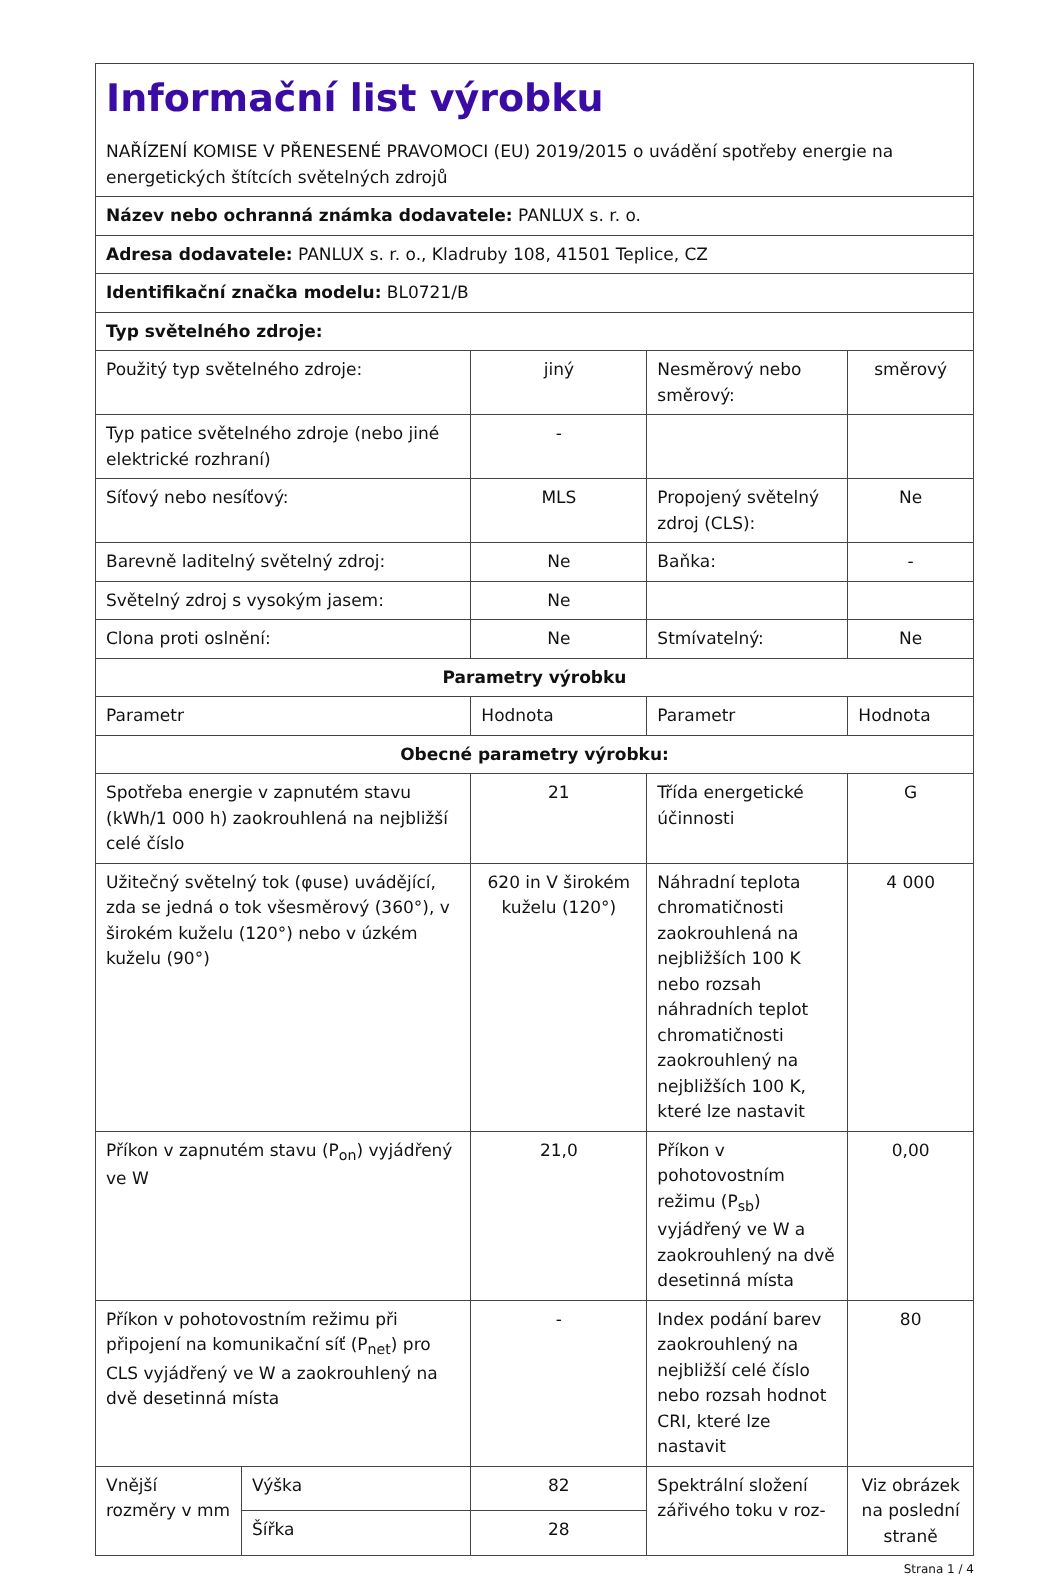| Informační list výrobku NAŘÍZENÍ KOMISE V PŘENESENÉ PRAVOMOCI (EU) 2019/2015 o uvádění spotřeby energie na energetických štítcích světelných zdrojů | | | | |
| Název nebo ochranná známka dodavatele: PANLUX s. r. o. | | | | |
| Adresa dodavatele: PANLUX s. r. o., Kladruby 108, 41501 Teplice, CZ | | | | |
| Identifikační značka modelu: BL0721/B | | | | |
| Typ světelného zdroje: | | | | |
| Použitý typ světelného zdroje: | | jiný | Nesměrový nebo směrový: | směrový |
| Typ patice světelného zdroje (nebo jiné elektrické rozhraní) | | - | | |
| Síťový nebo nesíťový: | | MLS | Propojený světelný zdroj (CLS): | Ne |
| Barevně laditelný světelný zdroj: | | Ne | Baňka: | - |
| Světelný zdroj s vysokým jasem: | | Ne | | |
| Clona proti oslnění: | | Ne | Stmívatelný: | Ne |
| Parametry výrobku | | | | |
| Parametr | | Hodnota | Parametr | Hodnota |
| Obecné parametry výrobku: | | | | |
| Spotřeba energie v zapnutém stavu (kWh/1 000 h) zaokrouhlená na nejbližší celé číslo | | 21 | Třída energetické účinnosti | G |
| Užitečný světelný tok (φuse) uvádějící, zda se jedná o tok všesměrový (360°), v širokém kuželu (120°) nebo v úzkém kuželu (90°) | | 620 in V širokém kuželu (120°) | Náhradní teplota chromatičnosti zaokrouhlená na nejbližších 100 K nebo rozsah náhradních teplot chromatičnosti zaokrouhlený na nejbližších 100 K, které lze nastavit | 4 000 |
| Příkon v zapnutém stavu (P<sub>on</sub>) vyjádřený ve W | | 21,0 | Příkon v pohotovostním režimu (P<sub>sb</sub>) vyjádřený ve W a zaokrouhlený na dvě desetinná místa | 0,00 |
| Příkon v pohotovostním režimu při připojení na komunikační síť (P<sub>net</sub>) pro CLS vyjádřený ve W a zaokrouhlený na dvě desetinná místa | | - | Index podání barev zaokrouhlený na nejbližší celé číslo nebo rozsah hodnot CRI, které lze nastavit | 80 |
| Vnější rozměry v mm | Výška | 82 | Spektrální složení zářivého toku v roz- | Viz obrázek na poslední straně |
| | Šířka | 28 | | |
Strana 1 / 4